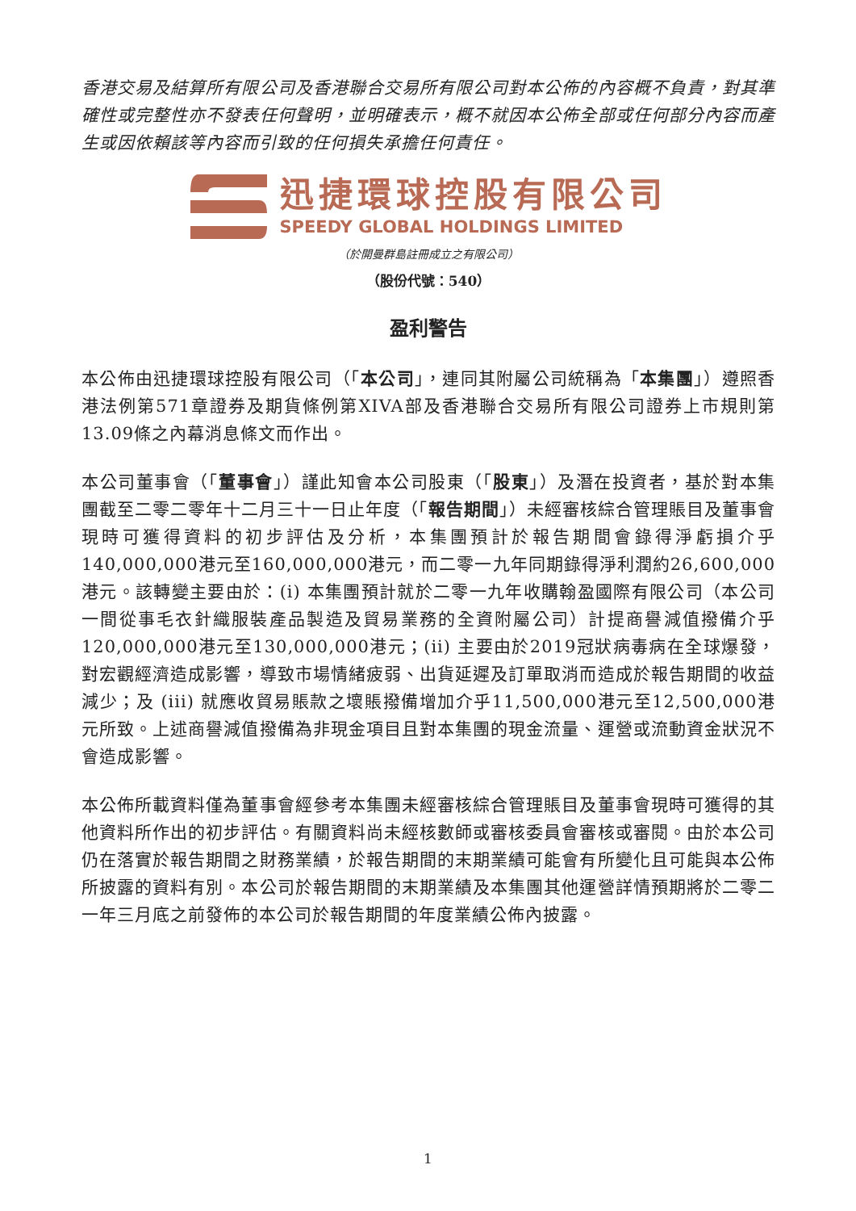香港交易及結算所有限公司及香港聯合交易所有限公司對本公佈的內容概不負責，對其準確性或完整性亦不發表任何聲明，並明確表示，概不就因本公佈全部或任何部分內容而產生或因依賴該等內容而引致的任何損失承擔任何責任。
迅捷環球控股有限公司
SPEEDY GLOBAL HOLDINGS LIMITED
（於開曼群島註冊成立之有限公司）
（股份代號：540）
盈利警告
本公佈由迅捷環球控股有限公司（「本公司」，連同其附屬公司統稱為「本集團」）遵照香港法例第571章證券及期貨條例第XIVA部及香港聯合交易所有限公司證券上市規則第13.09條之內幕消息條文而作出。
本公司董事會（「董事會」）謹此知會本公司股東（「股東」）及潛在投資者，基於對本集團截至二零二零年十二月三十一日止年度（「報告期間」）未經審核綜合管理賬目及董事會現時可獲得資料的初步評估及分析，本集團預計於報告期間會錄得淨虧損介乎140,000,000港元至160,000,000港元，而二零一九年同期錄得淨利潤約26,600,000港元。該轉變主要由於：(i) 本集團預計就於二零一九年收購翰盈國際有限公司（本公司一間從事毛衣針織服裝產品製造及貿易業務的全資附屬公司）計提商譽減值撥備介乎120,000,000港元至130,000,000港元；(ii) 主要由於2019冠狀病毒病在全球爆發，對宏觀經濟造成影響，導致市場情緒疲弱、出貨延遲及訂單取消而造成於報告期間的收益減少；及 (iii) 就應收貿易賬款之壞賬撥備增加介乎11,500,000港元至12,500,000港元所致。上述商譽減值撥備為非現金項目且對本集團的現金流量、運營或流動資金狀況不會造成影響。
本公佈所載資料僅為董事會經參考本集團未經審核綜合管理賬目及董事會現時可獲得的其他資料所作出的初步評估。有關資料尚未經核數師或審核委員會審核或審閱。由於本公司仍在落實於報告期間之財務業績，於報告期間的末期業績可能會有所變化且可能與本公佈所披露的資料有別。本公司於報告期間的末期業績及本集團其他運營詳情預期將於二零二一年三月底之前發佈的本公司於報告期間的年度業績公佈內披露。
1